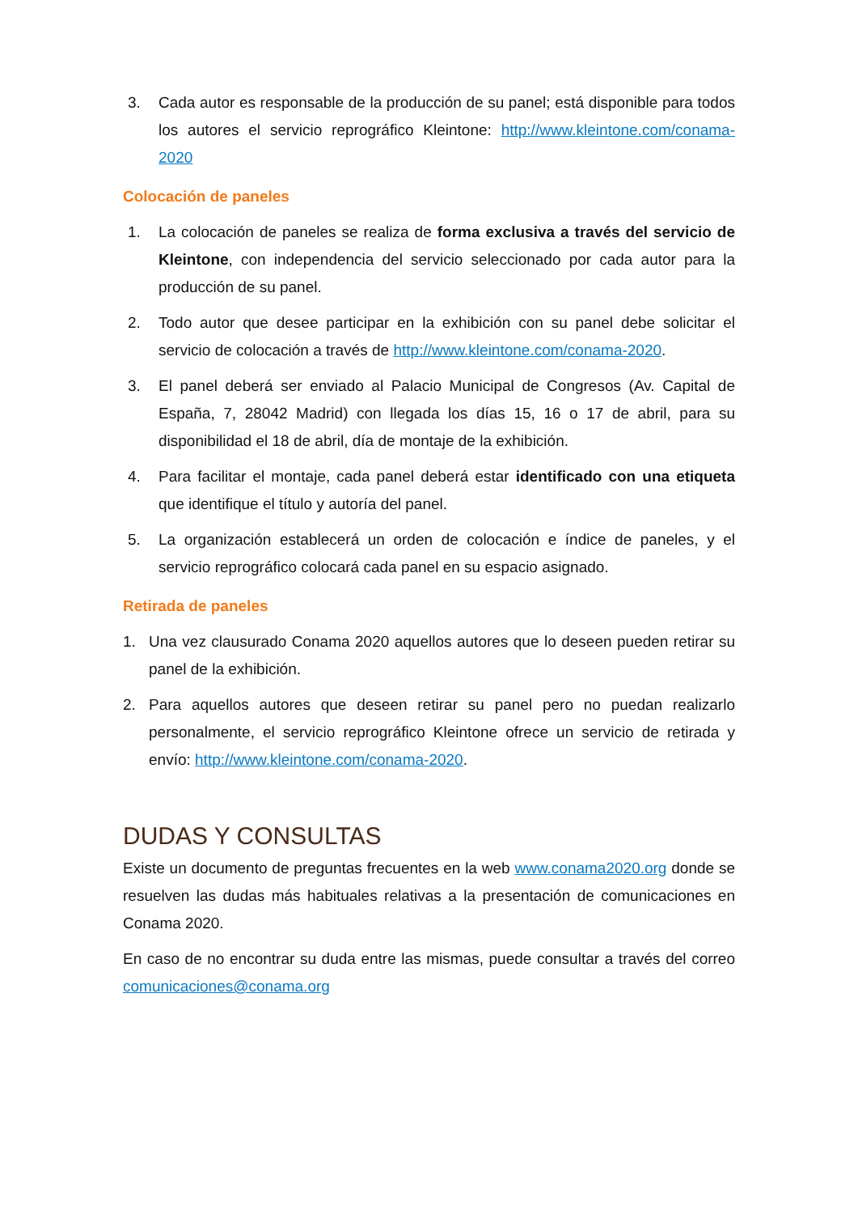3. Cada autor es responsable de la producción de su panel; está disponible para todos los autores el servicio reprográfico Kleintone: http://www.kleintone.com/conama-2020
Colocación de paneles
1. La colocación de paneles se realiza de forma exclusiva a través del servicio de Kleintone, con independencia del servicio seleccionado por cada autor para la producción de su panel.
2. Todo autor que desee participar en la exhibición con su panel debe solicitar el servicio de colocación a través de http://www.kleintone.com/conama-2020.
3. El panel deberá ser enviado al Palacio Municipal de Congresos (Av. Capital de España, 7, 28042 Madrid) con llegada los días 15, 16 o 17 de abril, para su disponibilidad el 18 de abril, día de montaje de la exhibición.
4. Para facilitar el montaje, cada panel deberá estar identificado con una etiqueta que identifique el título y autoría del panel.
5. La organización establecerá un orden de colocación e índice de paneles, y el servicio reprográfico colocará cada panel en su espacio asignado.
Retirada de paneles
1. Una vez clausurado Conama 2020 aquellos autores que lo deseen pueden retirar su panel de la exhibición.
2. Para aquellos autores que deseen retirar su panel pero no puedan realizarlo personalmente, el servicio reprográfico Kleintone ofrece un servicio de retirada y envío: http://www.kleintone.com/conama-2020.
DUDAS Y CONSULTAS
Existe un documento de preguntas frecuentes en la web www.conama2020.org donde se resuelven las dudas más habituales relativas a la presentación de comunicaciones en Conama 2020.
En caso de no encontrar su duda entre las mismas, puede consultar a través del correo comunicaciones@conama.org